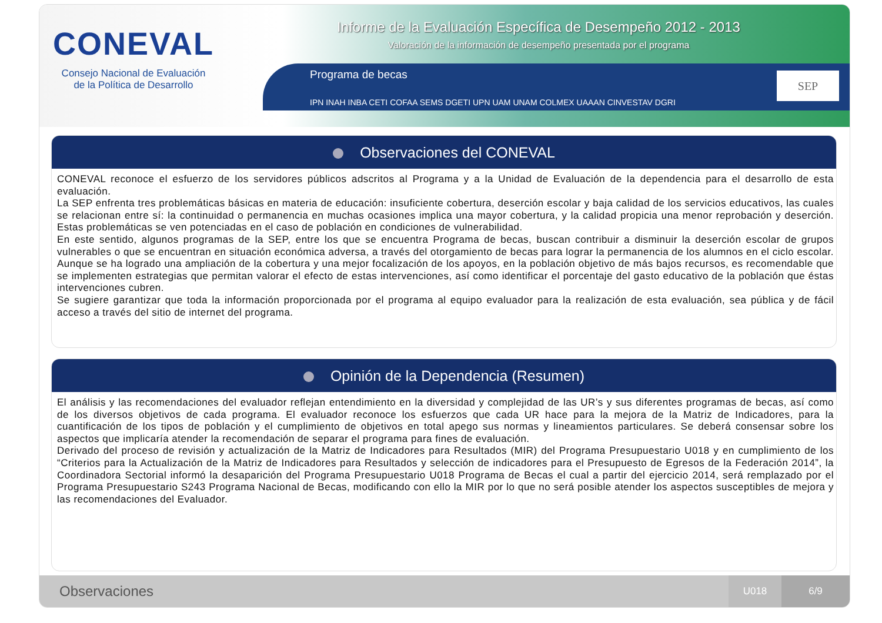CONEVAL
Consejo Nacional de Evaluación
de la Política de Desarrollo
Informe de la Evaluación Específica de Desempeño 2012 - 2013
Valoración de la información de desempeño presentada por el programa
Programa de becas
IPN INAH INBA CETI COFAA SEMS DGETI UPN UAM UNAM COLMEX UAAAN CINVESTAV DGRI
SEP
Observaciones del CONEVAL
CONEVAL reconoce el esfuerzo de los servidores públicos adscritos al Programa y a la Unidad de Evaluación de la dependencia para el desarrollo de esta evaluación.
La SEP enfrenta tres problemáticas básicas en materia de educación: insuficiente cobertura, deserción escolar y baja calidad de los servicios educativos, las cuales se relacionan entre sí: la continuidad o permanencia en muchas ocasiones implica una mayor cobertura, y la calidad propicia una menor reprobación y deserción. Estas problemáticas se ven potenciadas en el caso de población en condiciones de vulnerabilidad.
En este sentido, algunos programas de la SEP, entre los que se encuentra Programa de becas, buscan contribuir a disminuir la deserción escolar de grupos vulnerables o que se encuentran en situación económica adversa, a través del otorgamiento de becas para lograr la permanencia de los alumnos en el ciclo escolar. Aunque se ha logrado una ampliación de la cobertura y una mejor focalización de los apoyos, en la población objetivo de más bajos recursos, es recomendable que se implementen estrategias que permitan valorar el efecto de estas intervenciones, así como identificar el porcentaje del gasto educativo de la población que éstas intervenciones cubren.
Se sugiere garantizar que toda la información proporcionada por el programa al equipo evaluador para la realización de esta evaluación, sea pública y de fácil acceso a través del sitio de internet del programa.
Opinión de la Dependencia (Resumen)
El análisis y las recomendaciones del evaluador reflejan entendimiento en la diversidad y complejidad de las UR’s y sus diferentes programas de becas, así como de los diversos objetivos de cada programa. El evaluador reconoce los esfuerzos que cada UR hace para la mejora de la Matriz de Indicadores, para la cuantificación de los tipos de población y el cumplimiento de objetivos en total apego sus normas y lineamientos particulares. Se deberá consensar sobre los aspectos que implicaría atender la recomendación de separar el programa para fines de evaluación.
Derivado del proceso de revisión y actualización de la Matriz de Indicadores para Resultados (MIR) del Programa Presupuestario U018 y en cumplimiento de los “Criterios para la Actualización de la Matriz de Indicadores para Resultados y selección de indicadores para el Presupuesto de Egresos de la Federación 2014”, la Coordinadora Sectorial informó la desaparición del Programa Presupuestario U018 Programa de Becas el cual a partir del ejercicio 2014, será remplazado por el Programa Presupuestario S243 Programa Nacional de Becas, modificando con ello la MIR por lo que no será posible atender los aspectos susceptibles de mejora y las recomendaciones del Evaluador.
Observaciones
U018 6/9